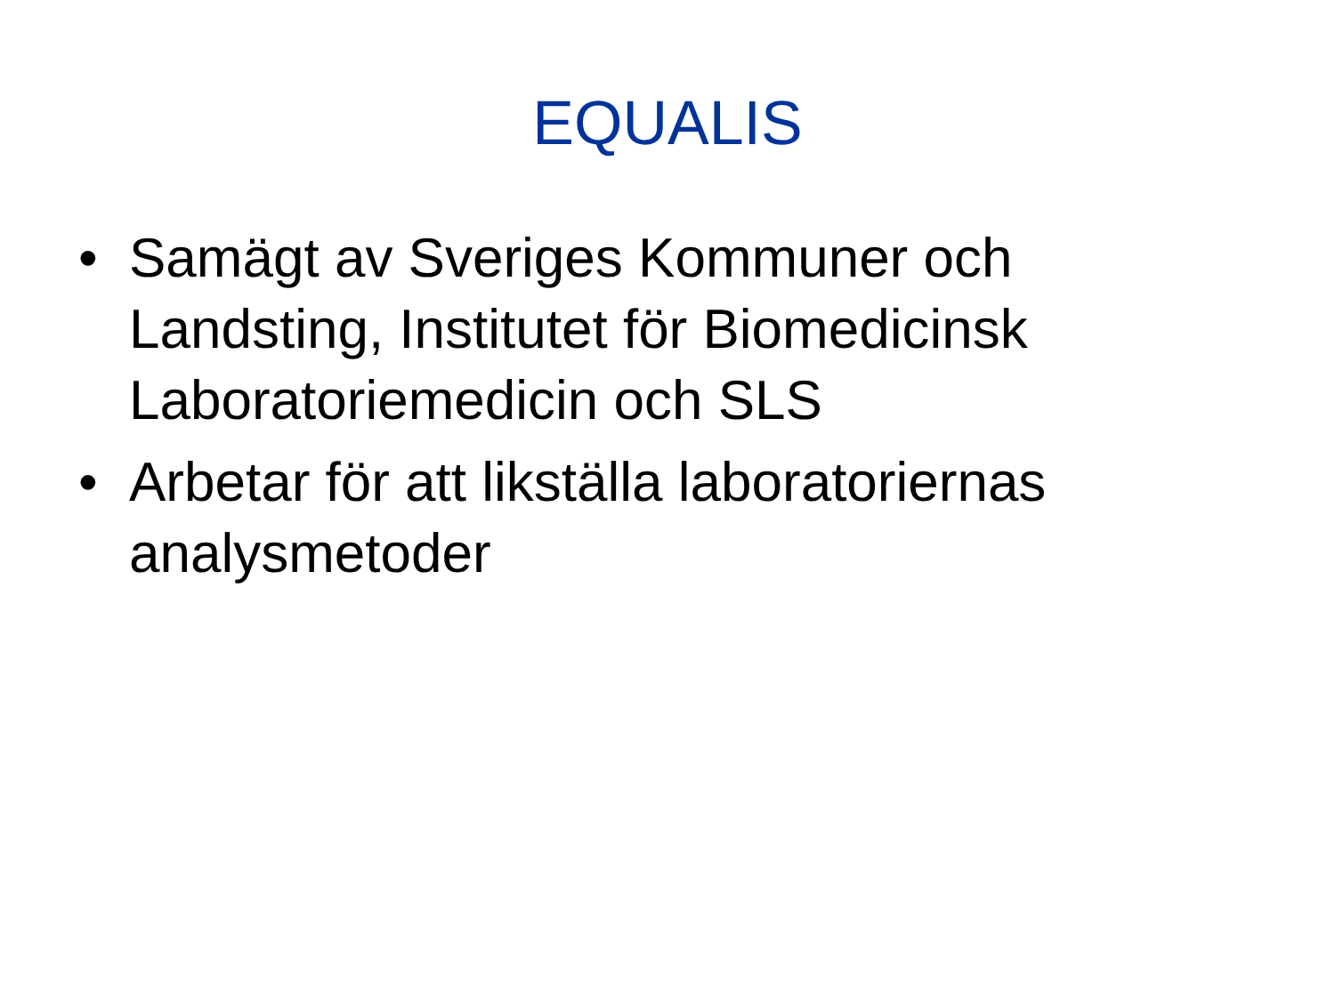EQUALIS
• Samägt av Sveriges Kommuner och Landsting, Institutet för Biomedicinsk Laboratoriemedicin och SLS
• Arbetar för att likställa laboratoriernas analysmetoder